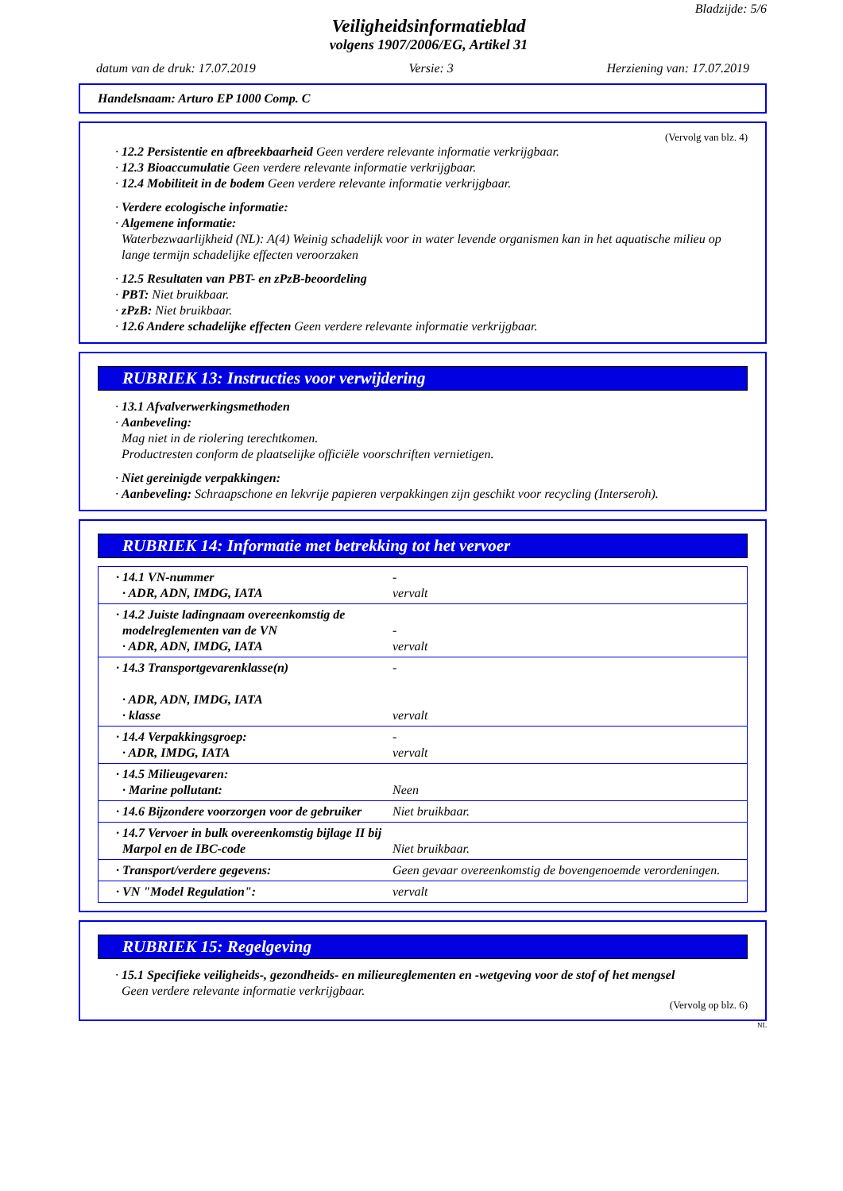Bladzijde: 5/6
Veiligheidsinformatieblad
volgens 1907/2006/EG, Artikel 31
datum van de druk: 17.07.2019 Versie: 3 Herziening van: 17.07.2019
Handelsnaam: Arturo EP 1000 Comp. C
(Vervolg van blz. 4)
· 12.2 Persistentie en afbreekbaarheid Geen verdere relevante informatie verkrijgbaar.
· 12.3 Bioaccumulatie Geen verdere relevante informatie verkrijgbaar.
· 12.4 Mobiliteit in de bodem Geen verdere relevante informatie verkrijgbaar.
· Verdere ecologische informatie:
· Algemene informatie:
Waterbezwaarlijkheid (NL): A(4) Weinig schadelijk voor in water levende organismen kan in het aquatische milieu op lange termijn schadelijke effecten veroorzaken
· 12.5 Resultaten van PBT- en zPzB-beoordeling
· PBT: Niet bruikbaar.
· zPzB: Niet bruikbaar.
· 12.6 Andere schadelijke effecten Geen verdere relevante informatie verkrijgbaar.
RUBRIEK 13: Instructies voor verwijdering
· 13.1 Afvalverwerkingsmethoden
· Aanbeveling:
Mag niet in de riolering terechtkomen.
Productresten conform de plaatselijke officiële voorschriften vernietigen.
· Niet gereinigde verpakkingen:
· Aanbeveling: Schraapschone en lekvrije papieren verpakkingen zijn geschikt voor recycling (Interseroh).
RUBRIEK 14: Informatie met betrekking tot het vervoer
| · 14.1 VN-nummer · ADR, ADN, IMDG, IATA | - vervalt |
| · 14.2 Juiste ladingnaam overeenkomstig de modelreglementen van de VN · ADR, ADN, IMDG, IATA | - vervalt |
| · 14.3 Transportgevarenklasse(n) · ADR, ADN, IMDG, IATA · klasse | - vervalt |
| · 14.4 Verpakkingsgroep: · ADR, IMDG, IATA | - vervalt |
| · 14.5 Milieugevaren: · Marine pollutant: | Neen |
| · 14.6 Bijzondere voorzorgen voor de gebruiker | Niet bruikbaar. |
| · 14.7 Vervoer in bulk overeenkomstig bijlage II bij Marpol en de IBC-code | Niet bruikbaar. |
| · Transport/verdere gegevens: | Geen gevaar overeenkomstig de bovengenoemde verordeningen. |
| · VN "Model Regulation": | vervalt |
RUBRIEK 15: Regelgeving
· 15.1 Specifieke veiligheids-, gezondheids- en milieureglementen en -wetgeving voor de stof of het mengsel
Geen verdere relevante informatie verkrijgbaar.
(Vervolg op blz. 6)
NL